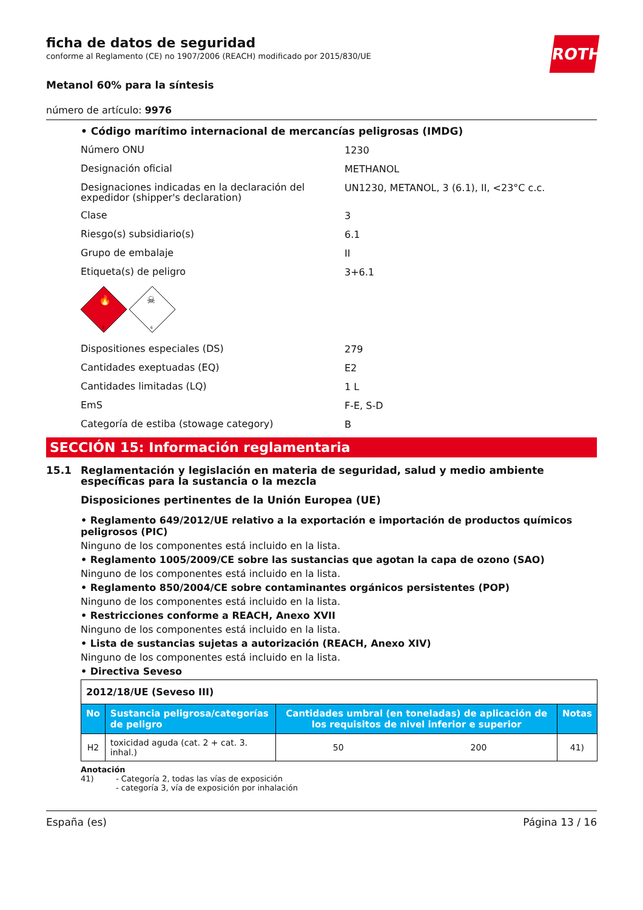ROTH
ficha de datos de seguridad
conforme al Reglamento (CE) no 1907/2006 (REACH) modificado por 2015/830/UE
Metanol 60% para la síntesis
número de artículo: 9976
• Código marítimo internacional de mercancías peligrosas (IMDG)
Número ONU
1230
Designación oficial
METHANOL
Designaciones indicadas en la declaración del expedidor (shipper's declaration)
UN1230, METANOL, 3 (6.1), II, <23°C c.c.
Clase
3
Riesgo(s) subsidiario(s)
6.1
Grupo de embalaje
II
Etiqueta(s) de peligro
3+6.1
3
6
🔥
☠
Dispositiones especiales (DS)
279
Cantidades exeptuadas (EQ)
E2
Cantidades limitadas (LQ)
1 L
EmS
F-E, S-D
Categoría de estiba (stowage category)
B
SECCIÓN 15: Información reglamentaria
15.1 Reglamentación y legislación en materia de seguridad, salud y medio ambiente específicas para la sustancia o la mezcla
Disposiciones pertinentes de la Unión Europea (UE)
• Reglamento 649/2012/UE relativo a la exportación e importación de productos químicos peligrosos (PIC)
Ninguno de los componentes está incluido en la lista.
• Reglamento 1005/2009/CE sobre las sustancias que agotan la capa de ozono (SAO)
Ninguno de los componentes está incluido en la lista.
• Reglamento 850/2004/CE sobre contaminantes orgánicos persistentes (POP)
Ninguno de los componentes está incluido en la lista.
• Restricciones conforme a REACH, Anexo XVII
Ninguno de los componentes está incluido en la lista.
• Lista de sustancias sujetas a autorización (REACH, Anexo XIV)
Ninguno de los componentes está incluido en la lista.
• Directiva Seveso
| 2012/18/UE (Seveso III) | | | | |
| No | Sustancia peligrosa/categorías de peligro | Cantidades umbral (en toneladas) de aplicación de los requisitos de nivel inferior e superior | | Notas |
| H2 | toxicidad aguda (cat. 2 + cat. 3. inhal.) | 50 | 200 | 41) |
Anotación
41) - Categoría 2, todas las vías de exposición
- categoría 3, vía de exposición por inhalación
España (es) Página 13 / 16